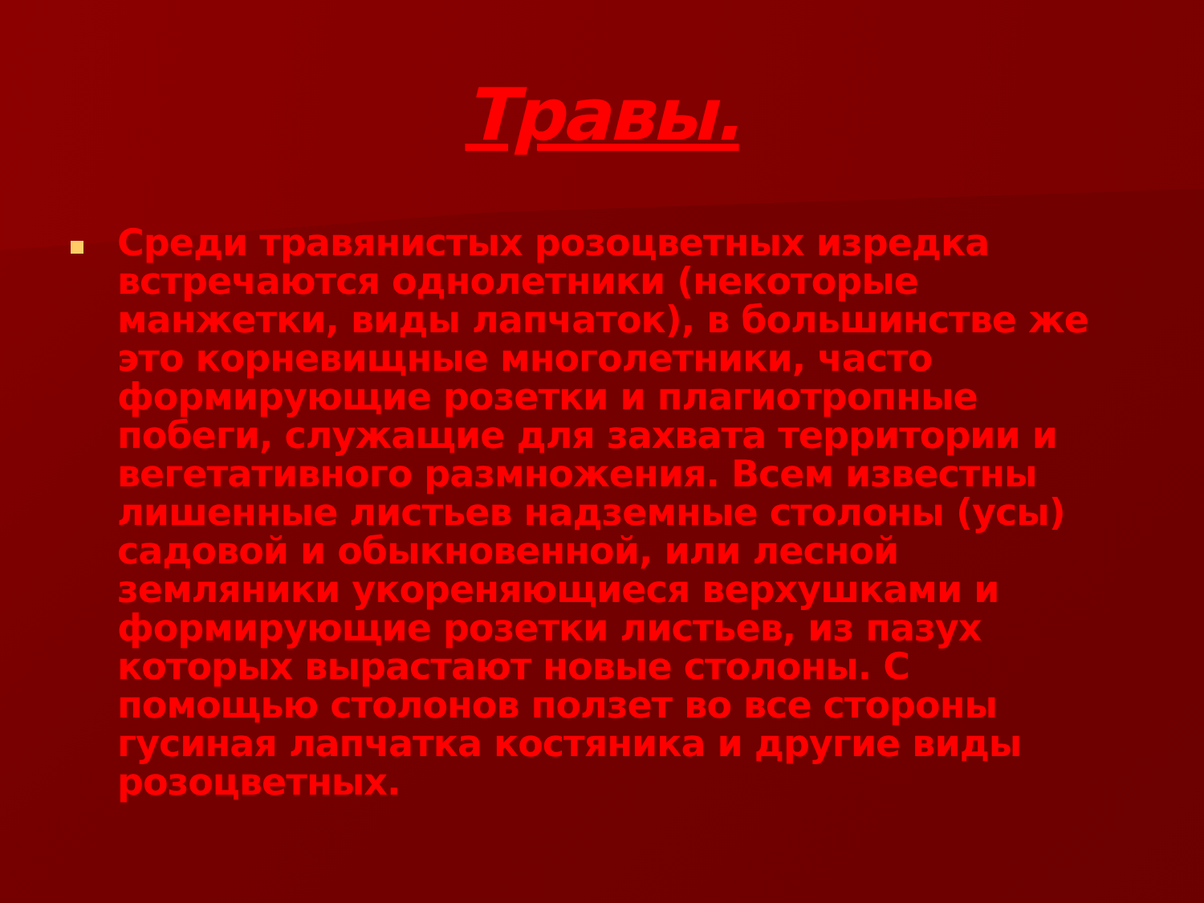Травы.
Среди травянистых розоцветных изредка встречаются однолетники (некоторые манжетки, виды лапчаток), в большинстве же это корневищные многолетники, часто формирующие розетки и плагиотропные побеги, служащие для захвата территории и вегетативного размножения. Всем известны лишенные листьев надземные столоны (усы) садовой и обыкновенной, или лесной земляники укореняющиеся верхушками и формирующие розетки листьев, из пазух которых вырастают новые столоны. С помощью столонов ползет во все стороны гусиная лапчатка костяника и другие виды розоцветных.